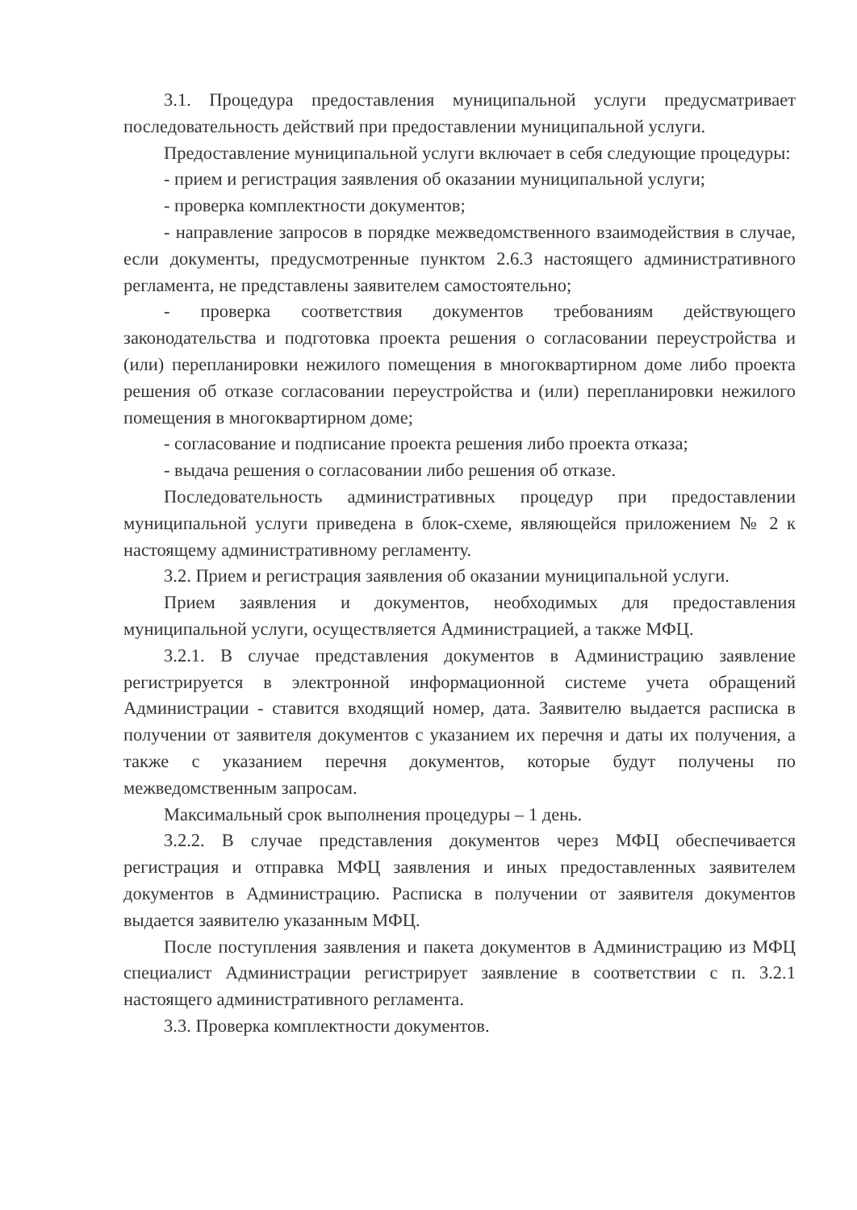3.1. Процедура предоставления муниципальной услуги предусматривает последовательность действий при предоставлении муниципальной услуги.
Предоставление муниципальной услуги включает в себя следующие процедуры:
- прием и регистрация заявления об оказании муниципальной услуги;
- проверка комплектности документов;
- направление запросов в порядке межведомственного взаимодействия в случае, если документы, предусмотренные пунктом 2.6.3 настоящего административного регламента, не представлены заявителем самостоятельно;
- проверка соответствия документов требованиям действующего законодательства и подготовка проекта решения о согласовании переустройства и (или) перепланировки нежилого помещения в многоквартирном доме либо проекта решения об отказе согласовании переустройства и (или) перепланировки нежилого помещения в многоквартирном доме;
- согласование и подписание проекта решения либо проекта отказа;
- выдача решения о согласовании либо решения об отказе.
Последовательность административных процедур при предоставлении муниципальной услуги приведена в блок-схеме, являющейся приложением № 2 к настоящему административному регламенту.
3.2. Прием и регистрация заявления об оказании муниципальной услуги.
Прием заявления и документов, необходимых для предоставления муниципальной услуги, осуществляется Администрацией, а также МФЦ.
3.2.1. В случае представления документов в Администрацию заявление регистрируется в электронной информационной системе учета обращений Администрации - ставится входящий номер, дата. Заявителю выдается расписка в получении от заявителя документов с указанием их перечня и даты их получения, а также с указанием перечня документов, которые будут получены по межведомственным запросам.
Максимальный срок выполнения процедуры – 1 день.
3.2.2. В случае представления документов через МФЦ обеспечивается регистрация и отправка МФЦ заявления и иных предоставленных заявителем документов в Администрацию. Расписка в получении от заявителя документов выдается заявителю указанным МФЦ.
После поступления заявления и пакета документов в Администрацию из МФЦ специалист Администрации регистрирует заявление в соответствии с п. 3.2.1 настоящего административного регламента.
3.3. Проверка комплектности документов.